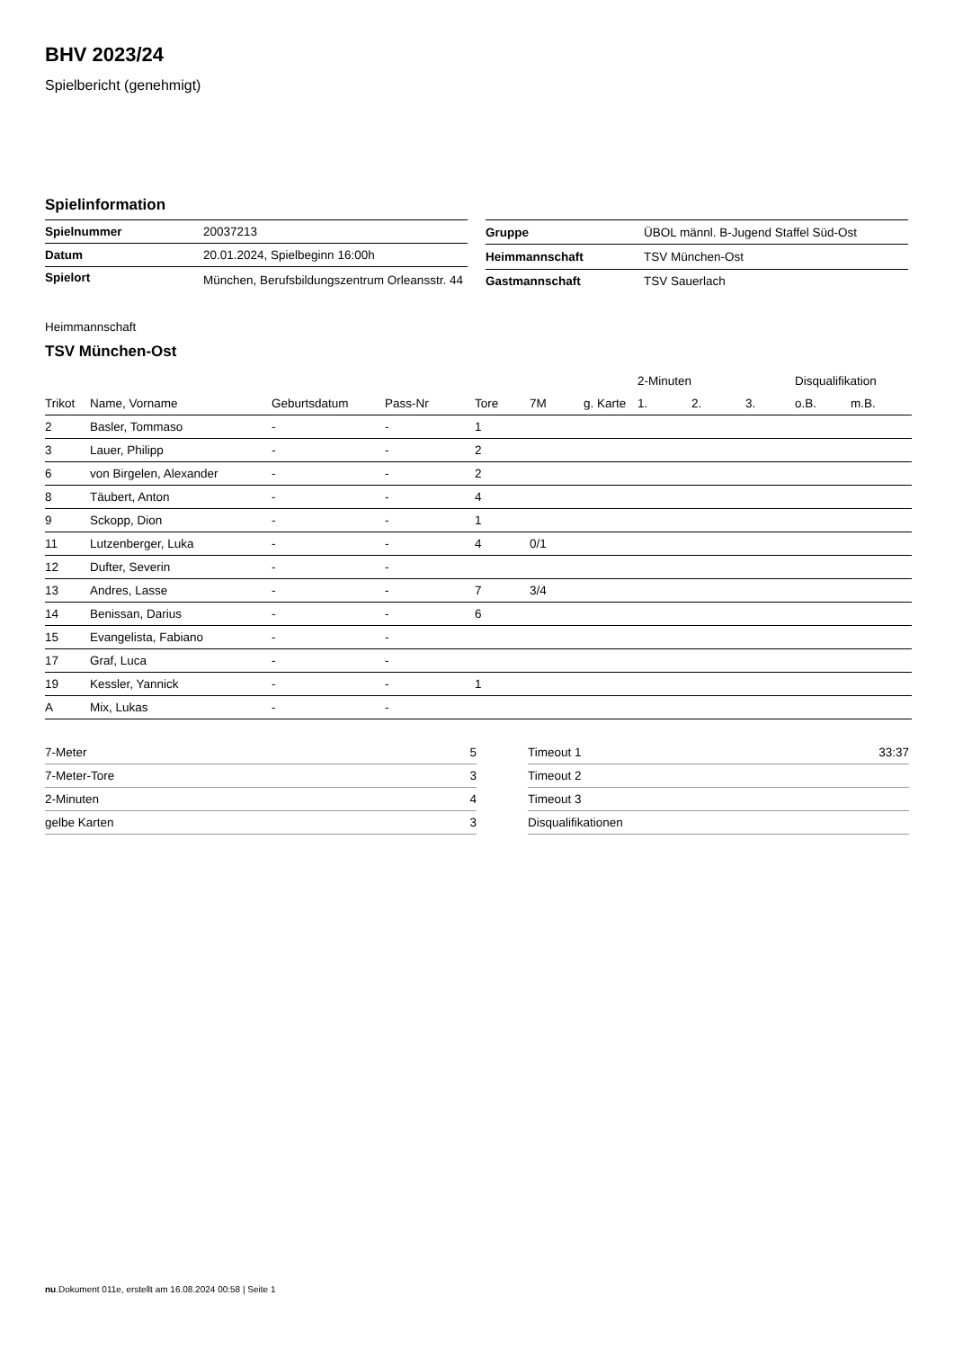BHV 2023/24
Spielbericht (genehmigt)
Spielinformation
| Spielnummer | 20037213 |
| Datum | 20.01.2024, Spielbeginn 16:00h |
| Spielort | München, Berufsbildungszentrum Orleansstr. 44 |
| Gruppe | ÜBOL männl. B-Jugend Staffel Süd-Ost |
| Heimmannschaft | TSV München-Ost |
| Gastmannschaft | TSV Sauerlach |
Heimmannschaft
TSV München-Ost
| | | | | | | | | 2-Minuten | | | Disqualifikation | |
| Trikot | Name, Vorname | Geburtsdatum | Pass-Nr | Tore | 7M | g. Karte | | 1. | 2. | 3. | o.B. | m.B. |
| 2 | Basler, Tommaso | - | - | 1 | | | | | | | | |
| 3 | Lauer, Philipp | - | - | 2 | | | | | | | | |
| 6 | von Birgelen, Alexander | - | - | 2 | | | | | | | | |
| 8 | Täubert, Anton | - | - | 4 | | | | | | | | |
| 9 | Sckopp, Dion | - | - | 1 | | | | | | | | |
| 11 | Lutzenberger, Luka | - | - | 4 | 0/1 | | | | | | | |
| 12 | Dufter, Severin | - | - | | | | | | | | | |
| 13 | Andres, Lasse | - | - | 7 | 3/4 | | | | | | | |
| 14 | Benissan, Darius | - | - | 6 | | | | | | | | |
| 15 | Evangelista, Fabiano | - | - | | | | | | | | | |
| 17 | Graf, Luca | - | - | | | | | | | | | |
| 19 | Kessler, Yannick | - | - | 1 | | | | | | | | |
| A | Mix, Lukas | - | - | | | | | | | | | |
| 7-Meter | 5 |
| 7-Meter-Tore | 3 |
| 2-Minuten | 4 |
| gelbe Karten | 3 |
| Timeout 1 | 33:37 |
| Timeout 2 | |
| Timeout 3 | |
| Disqualifikationen | |
nu.Dokument 011e, erstellt am 16.08.2024 00:58 | Seite 1